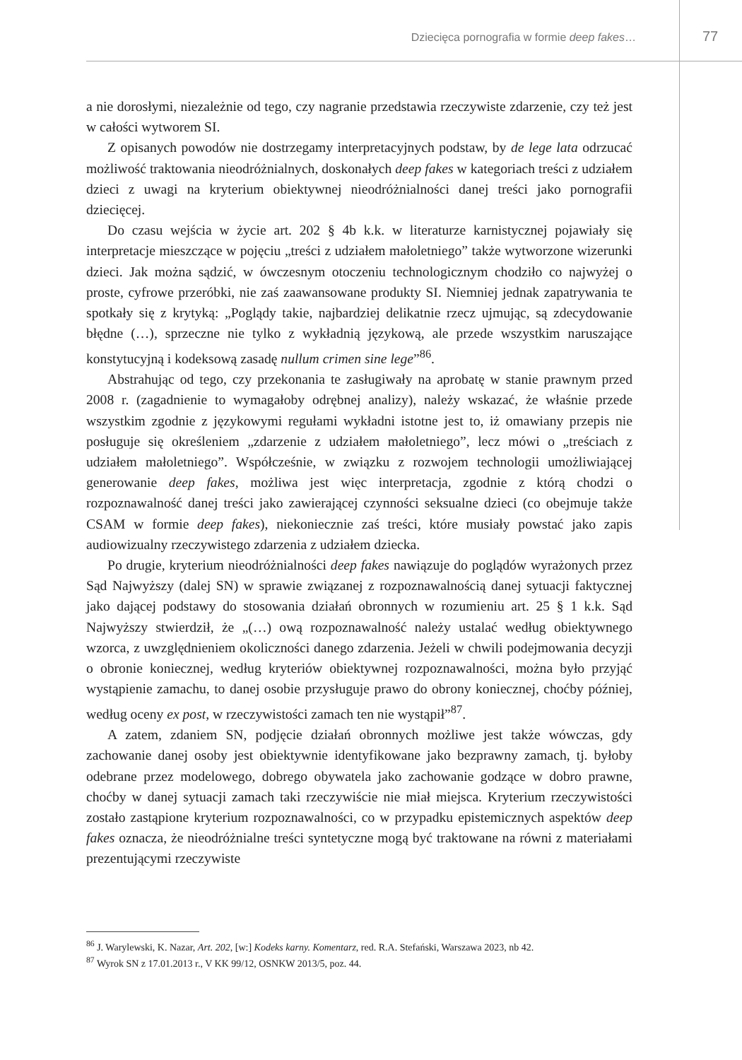Dziecięca pornografia w formie deep fakes… 77
a nie dorosłymi, niezależnie od tego, czy nagranie przedstawia rzeczywiste zdarzenie, czy też jest w całości wytworem SI.
Z opisanych powodów nie dostrzegamy interpretacyjnych podstaw, by de lege lata odrzucać możliwość traktowania nieodróżnialnych, doskonałych deep fakes w kategoriach treści z udziałem dzieci z uwagi na kryterium obiektywnej nieodróżnialności danej treści jako pornografii dziecięcej.
Do czasu wejścia w życie art. 202 § 4b k.k. w literaturze karnistycznej pojawiały się interpretacje mieszczące w pojęciu „treści z udziałem małoletniego” także wytworzone wizerunki dzieci. Jak można sądzić, w ówczesnym otoczeniu technologicznym chodziło co najwyżej o proste, cyfrowe przeróbki, nie zaś zaawansowane produkty SI. Niemniej jednak zapatrywania te spotkały się z krytyką: „Poglądy takie, najbardziej delikatnie rzecz ujmując, są zdecydowanie błędne (…), sprzeczne nie tylko z wykładnią językową, ale przede wszystkim naruszające konstytucyjną i kodeksową zasadę nullum crimen sine lege”<sup>86</sup>.
Abstrahując od tego, czy przekonania te zasługiwały na aprobatę w stanie prawnym przed 2008 r. (zagadnienie to wymagałoby odrębnej analizy), należy wskazać, że właśnie przede wszystkim zgodnie z językowymi regułami wykładni istotne jest to, iż omawiany przepis nie posługuje się określeniem „zdarzenie z udziałem małoletniego”, lecz mówi o „treściach z udziałem małoletniego”. Współcześnie, w związku z rozwojem technologii umożliwiającej generowanie deep fakes, możliwa jest więc interpretacja, zgodnie z którą chodzi o rozpoznawalność danej treści jako zawierającej czynności seksualne dzieci (co obejmuje także CSAM w formie deep fakes), niekoniecznie zaś treści, które musiały powstać jako zapis audiowizualny rzeczywistego zdarzenia z udziałem dziecka.
Po drugie, kryterium nieodróżnialności deep fakes nawiązuje do poglądów wyrażonych przez Sąd Najwyższy (dalej SN) w sprawie związanej z rozpoznawalnością danej sytuacji faktycznej jako dającej podstawy do stosowania działań obronnych w rozumieniu art. 25 § 1 k.k. Sąd Najwyższy stwierdził, że „(…) ową rozpoznawalność należy ustalać według obiektywnego wzorca, z uwzględnieniem okoliczności danego zdarzenia. Jeżeli w chwili podejmowania decyzji o obronie koniecznej, według kryteriów obiektywnej rozpoznawalności, można było przyjąć wystąpienie zamachu, to danej osobie przysługuje prawo do obrony koniecznej, choćby później, według oceny ex post, w rzeczywistości zamach ten nie wystąpił”<sup>87</sup>.
A zatem, zdaniem SN, podjęcie działań obronnych możliwe jest także wówczas, gdy zachowanie danej osoby jest obiektywnie identyfikowane jako bezprawny zamach, tj. byłoby odebrane przez modelowego, dobrego obywatela jako zachowanie godzące w dobro prawne, choćby w danej sytuacji zamach taki rzeczywiście nie miał miejsca. Kryterium rzeczywistości zostało zastąpione kryterium rozpoznawalności, co w przypadku epistemicznych aspektów deep fakes oznacza, że nieodróżnialne treści syntetyczne mogą być traktowane na równi z materiałami prezentującymi rzeczywiste
<sup>86</sup> J. Warylewski, K. Nazar, Art. 202, [w:] Kodeks karny. Komentarz, red. R.A. Stefański, Warszawa 2023, nb 42.
<sup>87</sup> Wyrok SN z 17.01.2013 r., V KK 99/12, OSNKW 2013/5, poz. 44.